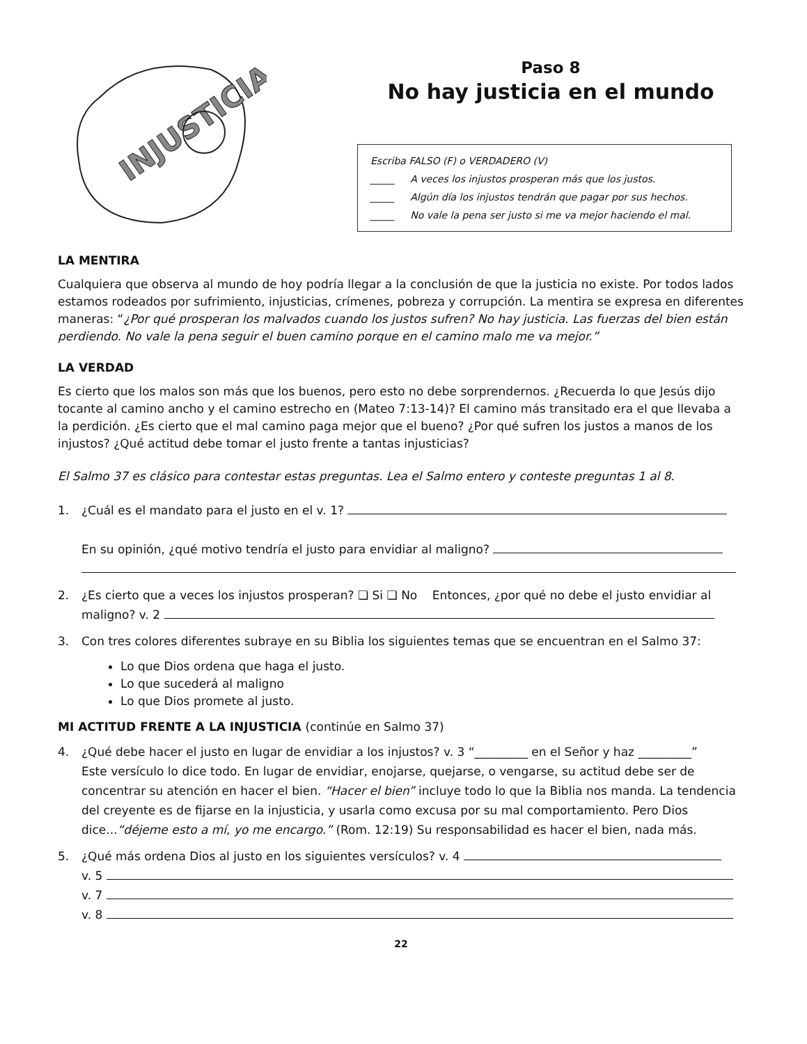INJUSTICIA
Paso 8
No hay justicia en el mundo
Escriba FALSO (F) o VERDADERO (V)
_____ A veces los injustos prosperan más que los justos.
_____ Algún día los injustos tendrán que pagar por sus hechos.
_____ No vale la pena ser justo si me va mejor haciendo el mal.
LA MENTIRA
Cualquiera que observa al mundo de hoy podría llegar a la conclusión de que la justicia no existe. Por todos lados estamos rodeados por sufrimiento, injusticias, crímenes, pobreza y corrupción. La mentira se expresa en diferentes maneras: “¿Por qué prosperan los malvados cuando los justos sufren? No hay justicia. Las fuerzas del bien están perdiendo. No vale la pena seguir el buen camino porque en el camino malo me va mejor.”
LA VERDAD
Es cierto que los malos son más que los buenos, pero esto no debe sorprendernos. ¿Recuerda lo que Jesús dijo tocante al camino ancho y el camino estrecho en (Mateo 7:13-14)? El camino más transitado era el que llevaba a la perdición. ¿Es cierto que el mal camino paga mejor que el bueno? ¿Por qué sufren los justos a manos de los injustos? ¿Qué actitud debe tomar el justo frente a tantas injusticias?
El Salmo 37 es clásico para contestar estas preguntas. Lea el Salmo entero y conteste preguntas 1 al 8.
1. ¿Cuál es el mandato para el justo en el v. 1?
En su opinión, ¿qué motivo tendría el justo para envidiar al maligno?
2. ¿Es cierto que a veces los injustos prosperan? ❏ Si ❏ No Entonces, ¿por qué no debe el justo envidiar al maligno? v. 2
3. Con tres colores diferentes subraye en su Biblia los siguientes temas que se encuentran en el Salmo 37:
Lo que Dios ordena que haga el justo.
Lo que sucederá al maligno
Lo que Dios promete al justo.
MI ACTITUD FRENTE A LA INJUSTICIA (continúe en Salmo 37)
4. ¿Qué debe hacer el justo en lugar de envidiar a los injustos? v. 3 “_________ en el Señor y haz _________”
Este versículo lo dice todo. En lugar de envidiar, enojarse, quejarse, o vengarse, su actitud debe ser de concentrar su atención en hacer el bien. “Hacer el bien” incluye todo lo que la Biblia nos manda. La tendencia del creyente es de fijarse en la injusticia, y usarla como excusa por su mal comportamiento. Pero Dios dice...“déjeme esto a mí, yo me encargo.” (Rom. 12:19) Su responsabilidad es hacer el bien, nada más.
5. ¿Qué más ordena Dios al justo en los siguientes versículos? v. 4
v. 5
v. 7
v. 8
22